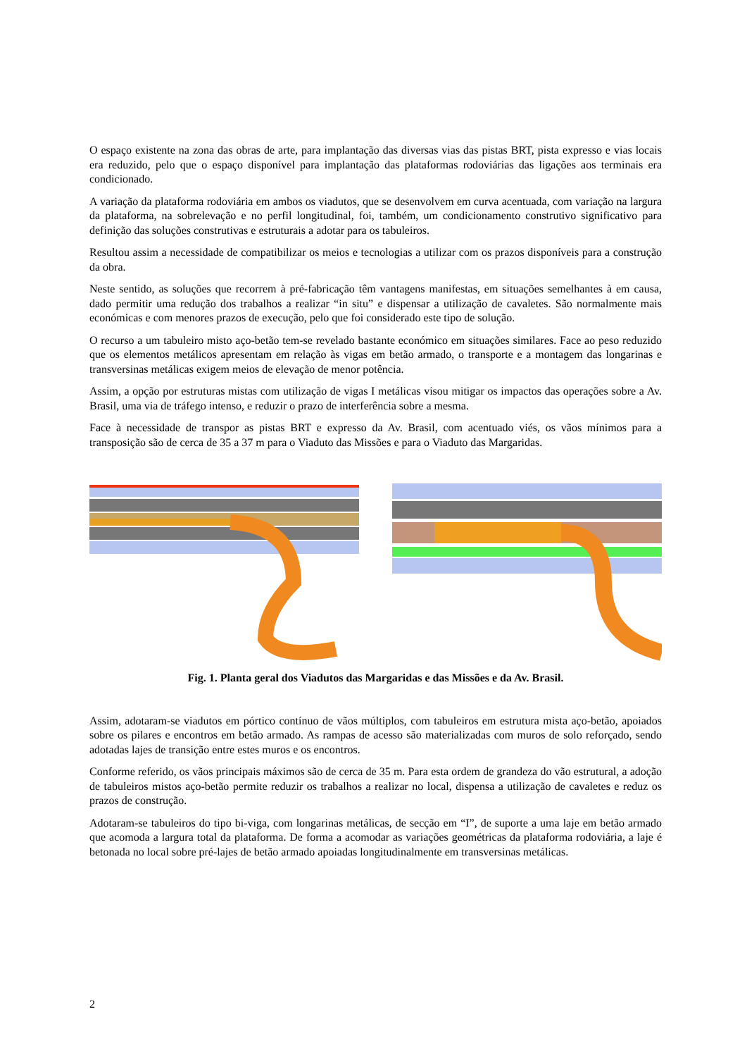O espaço existente na zona das obras de arte, para implantação das diversas vias das pistas BRT, pista expresso e vias locais era reduzido, pelo que o espaço disponível para implantação das plataformas rodoviárias das ligações aos terminais era condicionado.
A variação da plataforma rodoviária em ambos os viadutos, que se desenvolvem em curva acentuada, com variação na largura da plataforma, na sobrelevação e no perfil longitudinal, foi, também, um condicionamento construtivo significativo para definição das soluções construtivas e estruturais a adotar para os tabuleiros.
Resultou assim a necessidade de compatibilizar os meios e tecnologias a utilizar com os prazos disponíveis para a construção da obra.
Neste sentido, as soluções que recorrem à pré-fabricação têm vantagens manifestas, em situações semelhantes à em causa, dado permitir uma redução dos trabalhos a realizar “in situ” e dispensar a utilização de cavaletes. São normalmente mais económicas e com menores prazos de execução, pelo que foi considerado este tipo de solução.
O recurso a um tabuleiro misto aço-betão tem-se revelado bastante económico em situações similares. Face ao peso reduzido que os elementos metálicos apresentam em relação às vigas em betão armado, o transporte e a montagem das longarinas e transversinas metálicas exigem meios de elevação de menor potência.
Assim, a opção por estruturas mistas com utilização de vigas I metálicas visou mitigar os impactos das operações sobre a Av. Brasil, uma via de tráfego intenso, e reduzir o prazo de interferência sobre a mesma.
Face à necessidade de transpor as pistas BRT e expresso da Av. Brasil, com acentuado viés, os vãos mínimos para a transposição são de cerca de 35 a 37 m para o Viaduto das Missões e para o Viaduto das Margaridas.
Fig. 1. Planta geral dos Viadutos das Margaridas e das Missões e da Av. Brasil.
Assim, adotaram-se viadutos em pórtico contínuo de vãos múltiplos, com tabuleiros em estrutura mista aço-betão, apoiados sobre os pilares e encontros em betão armado. As rampas de acesso são materializadas com muros de solo reforçado, sendo adotadas lajes de transição entre estes muros e os encontros.
Conforme referido, os vãos principais máximos são de cerca de 35 m. Para esta ordem de grandeza do vão estrutural, a adoção de tabuleiros mistos aço-betão permite reduzir os trabalhos a realizar no local, dispensa a utilização de cavaletes e reduz os prazos de construção.
Adotaram-se tabuleiros do tipo bi-viga, com longarinas metálicas, de secção em “I”, de suporte a uma laje em betão armado que acomoda a largura total da plataforma. De forma a acomodar as variações geométricas da plataforma rodoviária, a laje é betonada no local sobre pré-lajes de betão armado apoiadas longitudinalmente em transversinas metálicas.
2